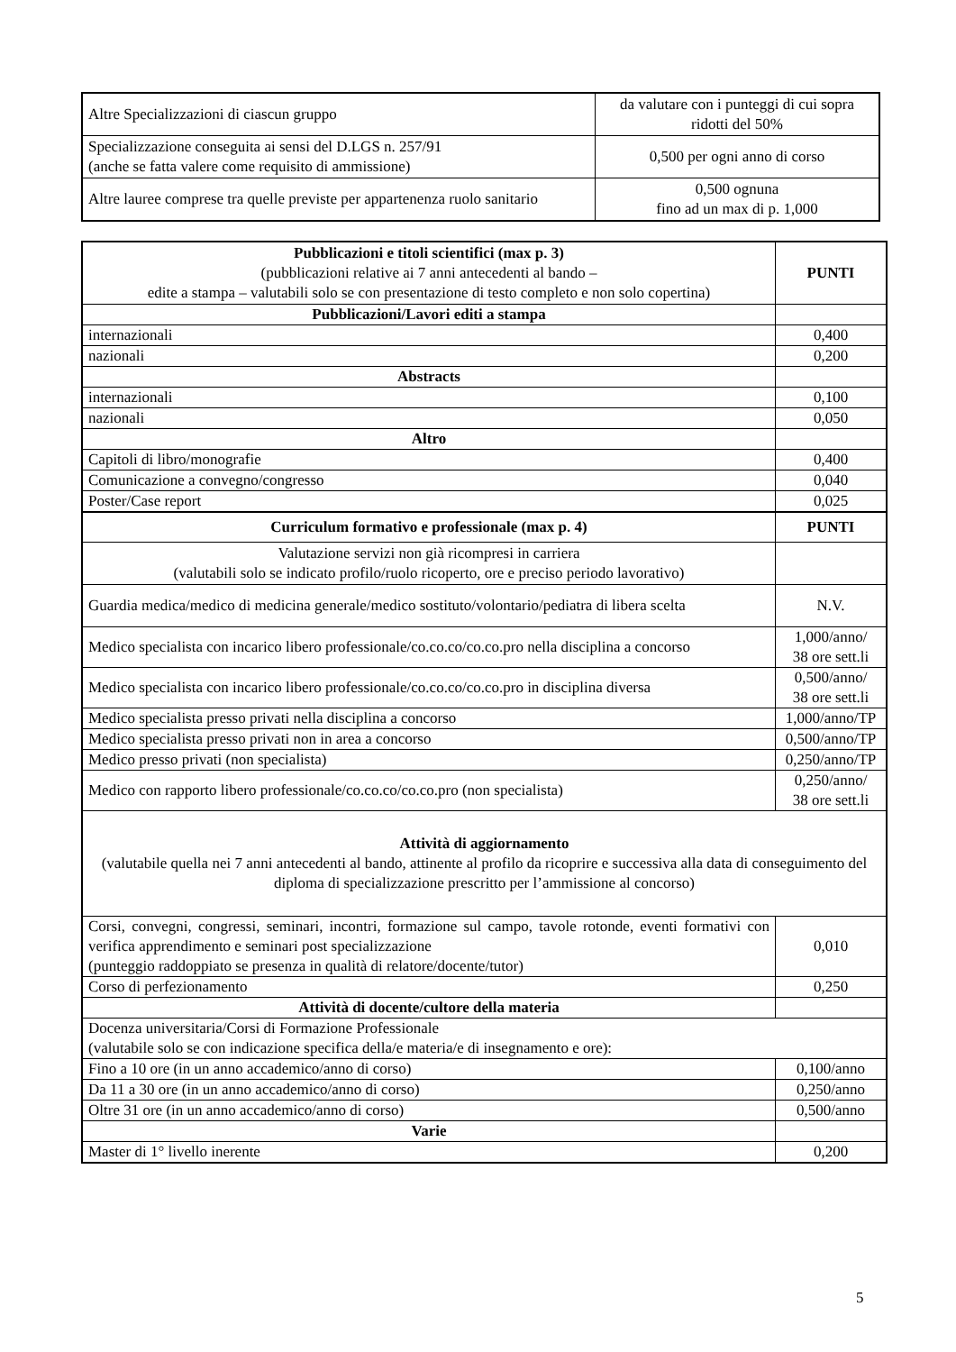| Altre Specializzazioni di ciascun gruppo | da valutare con i punteggi di cui sopra ridotti del 50% |
| Specializzazione conseguita ai sensi del D.LGS n. 257/91 (anche se fatta valere come requisito di ammissione) | 0,500 per ogni anno di corso |
| Altre lauree comprese tra quelle previste per appartenenza ruolo sanitario | 0,500 ognuna fino ad un max di p. 1,000 |
| Pubblicazioni e titoli scientifici (max p. 3) (pubblicazioni relative ai 7 anni antecedenti al bando – edite a stampa – valutabili solo se con presentazione di testo completo e non solo copertina) | PUNTI |
| Pubblicazioni/Lavori editi a stampa | |
| internazionali | 0,400 |
| nazionali | 0,200 |
| Abstracts | |
| internazionali | 0,100 |
| nazionali | 0,050 |
| Altro | |
| Capitoli di libro/monografie | 0,400 |
| Comunicazione a convegno/congresso | 0,040 |
| Poster/Case report | 0,025 |
| Curriculum formativo e professionale (max p. 4) | PUNTI |
| Valutazione servizi non già ricompresi in carriera (valutabili solo se indicato profilo/ruolo ricoperto, ore e preciso periodo lavorativo) | |
| Guardia medica/medico di medicina generale/medico sostituto/volontario/pediatra di libera scelta | N.V. |
| Medico specialista con incarico libero professionale/co.co.co/co.co.pro nella disciplina a concorso | 1,000/anno/ 38 ore sett.li |
| Medico specialista con incarico libero professionale/co.co.co/co.co.pro in disciplina diversa | 0,500/anno/ 38 ore sett.li |
| Medico specialista presso privati nella disciplina a concorso | 1,000/anno/TP |
| Medico specialista presso privati non in area a concorso | 0,500/anno/TP |
| Medico presso privati (non specialista) | 0,250/anno/TP |
| Medico con rapporto libero professionale/co.co.co/co.co.pro (non specialista) | 0,250/anno/ 38 ore sett.li |
| Attività di aggiornamento (valutabile quella nei 7 anni antecedenti al bando, attinente al profilo da ricoprire e successiva alla data di conseguimento del diploma di specializzazione prescritto per l’ammissione al concorso) | |
| Corsi, convegni, congressi, seminari, incontri, formazione sul campo, tavole rotonde, eventi formativi con verifica apprendimento e seminari post specializzazione (punteggio raddoppiato se presenza in qualità di relatore/docente/tutor) | 0,010 |
| Corso di perfezionamento | 0,250 |
| Attività di docente/cultore della materia | |
| Docenza universitaria/Corsi di Formazione Professionale (valutabile solo se con indicazione specifica della/e materia/e di insegnamento e ore): | |
| Fino a 10 ore (in un anno accademico/anno di corso) | 0,100/anno |
| Da 11 a 30 ore (in un anno accademico/anno di corso) | 0,250/anno |
| Oltre 31 ore (in un anno accademico/anno di corso) | 0,500/anno |
| Varie | |
| Master di 1° livello inerente | 0,200 |
5